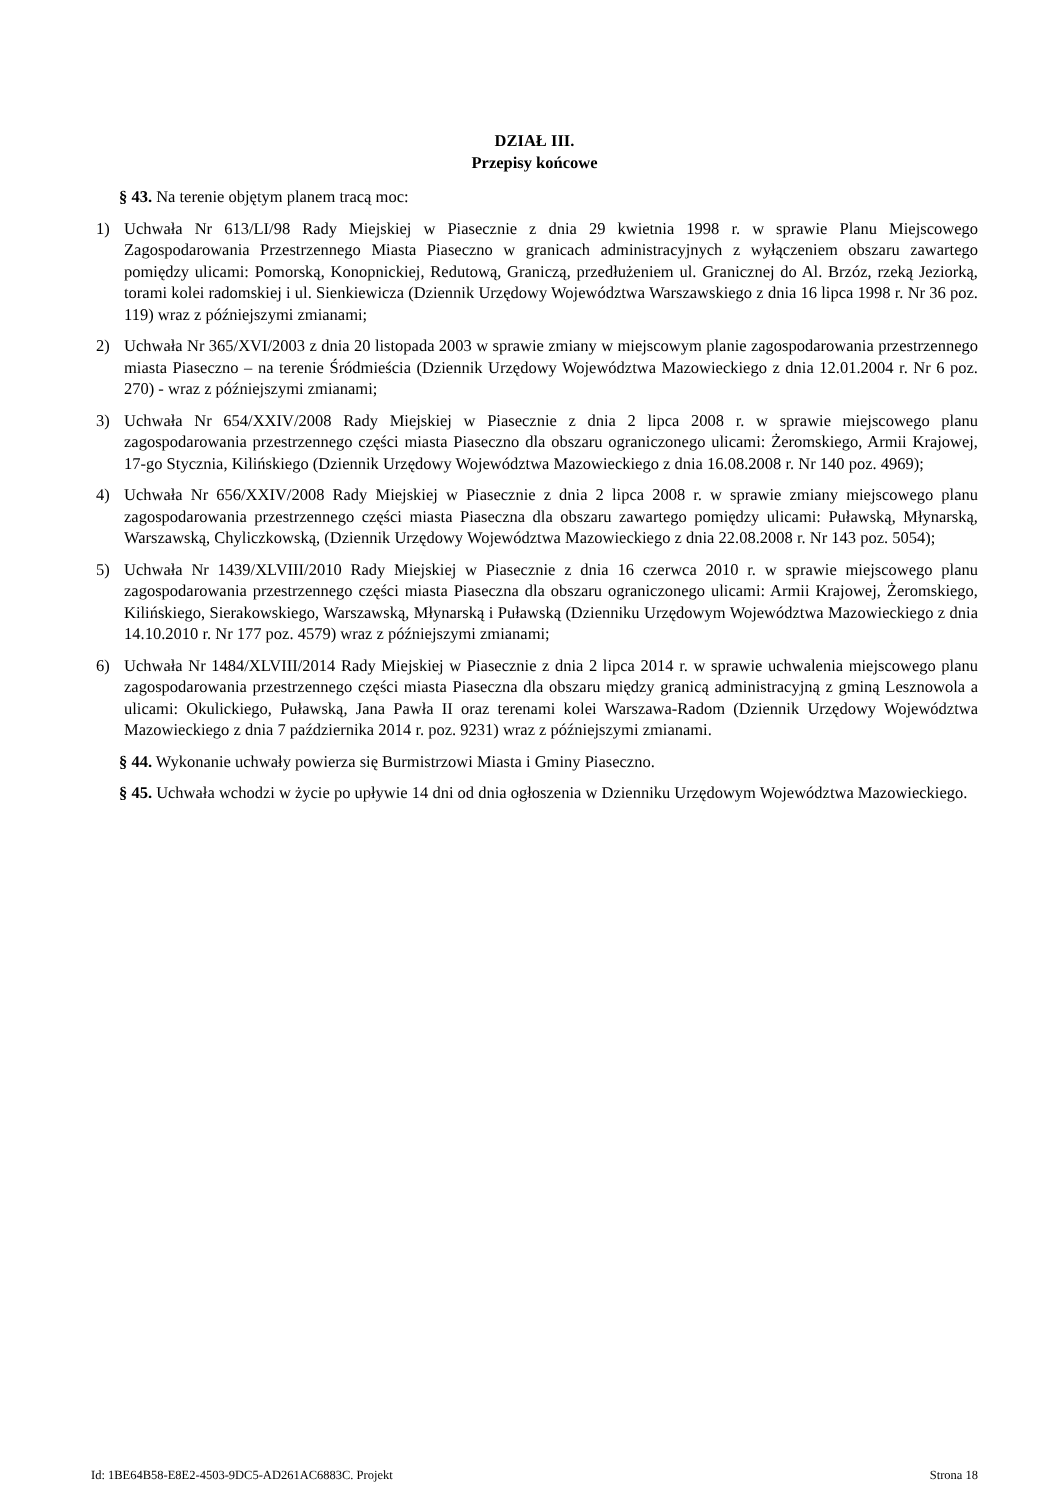DZIAŁ III.
Przepisy końcowe
§ 43. Na terenie objętym planem tracą moc:
1) Uchwała Nr 613/LI/98 Rady Miejskiej w Piasecznie z dnia 29 kwietnia 1998 r. w sprawie Planu Miejscowego Zagospodarowania Przestrzennego Miasta Piaseczno w granicach administracyjnych z wyłączeniem obszaru zawartego pomiędzy ulicami: Pomorską, Konopnickiej, Redutową, Graniczą, przedłużeniem ul. Granicznej do Al. Brzóz, rzeką Jeziorką, torami kolei radomskiej i ul. Sienkiewicza (Dziennik Urzędowy Województwa Warszawskiego z dnia 16 lipca 1998 r. Nr 36 poz. 119) wraz z późniejszymi zmianami;
2) Uchwała Nr 365/XVI/2003 z dnia 20 listopada 2003 w sprawie zmiany w miejscowym planie zagospodarowania przestrzennego miasta Piaseczno – na terenie Śródmieścia (Dziennik Urzędowy Województwa Mazowieckiego z dnia 12.01.2004 r. Nr 6 poz. 270) - wraz z późniejszymi zmianami;
3) Uchwała Nr 654/XXIV/2008 Rady Miejskiej w Piasecznie z dnia 2 lipca 2008 r. w sprawie miejscowego planu zagospodarowania przestrzennego części miasta Piaseczno dla obszaru ograniczonego ulicami: Żeromskiego, Armii Krajowej, 17-go Stycznia, Kilińskiego (Dziennik Urzędowy Województwa Mazowieckiego z dnia 16.08.2008 r. Nr 140 poz. 4969);
4) Uchwała Nr 656/XXIV/2008 Rady Miejskiej w Piasecznie z dnia 2 lipca 2008 r. w sprawie zmiany miejscowego planu zagospodarowania przestrzennego części miasta Piaseczna dla obszaru zawartego pomiędzy ulicami: Puławską, Młynarską, Warszawską, Chyliczkowską, (Dziennik Urzędowy Województwa Mazowieckiego z dnia 22.08.2008 r. Nr 143 poz. 5054);
5) Uchwała Nr 1439/XLVIII/2010 Rady Miejskiej w Piasecznie z dnia 16 czerwca 2010 r. w sprawie miejscowego planu zagospodarowania przestrzennego części miasta Piaseczna dla obszaru ograniczonego ulicami: Armii Krajowej, Żeromskiego, Kilińskiego, Sierakowskiego, Warszawską, Młynarską i Puławską (Dzienniku Urzędowym Województwa Mazowieckiego z dnia 14.10.2010 r. Nr 177 poz. 4579) wraz z późniejszymi zmianami;
6) Uchwała Nr 1484/XLVIII/2014 Rady Miejskiej w Piasecznie z dnia 2 lipca 2014 r. w sprawie uchwalenia miejscowego planu zagospodarowania przestrzennego części miasta Piaseczna dla obszaru między granicą administracyjną z gminą Lesznowola a ulicami: Okulickiego, Puławską, Jana Pawła II oraz terenami kolei Warszawa-Radom (Dziennik Urzędowy Województwa Mazowieckiego z dnia 7 października 2014 r. poz. 9231) wraz z późniejszymi zmianami.
§ 44. Wykonanie uchwały powierza się Burmistrzowi Miasta i Gminy Piaseczno.
§ 45. Uchwała wchodzi w życie po upływie 14 dni od dnia ogłoszenia w Dzienniku Urzędowym Województwa Mazowieckiego.
Id: 1BE64B58-E8E2-4503-9DC5-AD261AC6883C. Projekt Strona 18